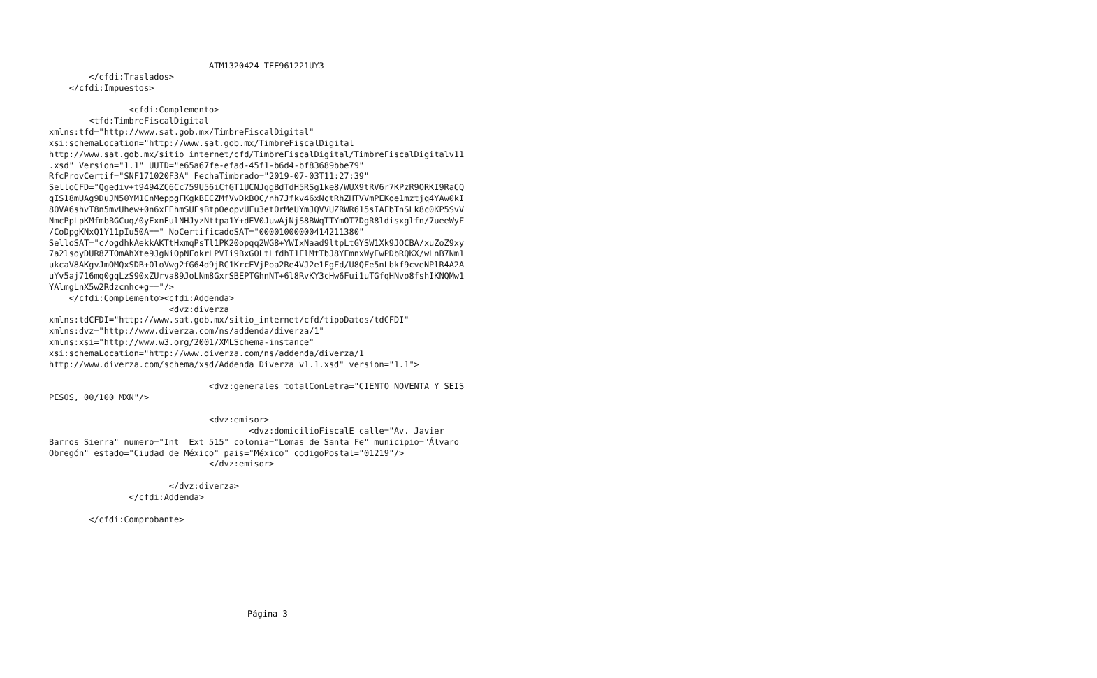ATM1320424 TEE961221UY3
        </cfdi:Traslados>
    </cfdi:Impuestos>

                <cfdi:Complemento>
        <tfd:TimbreFiscalDigital
xmlns:tfd="http://www.sat.gob.mx/TimbreFiscalDigital"
xsi:schemaLocation="http://www.sat.gob.mx/TimbreFiscalDigital
http://www.sat.gob.mx/sitio_internet/cfd/TimbreFiscalDigital/TimbreFiscalDigitalv11
.xsd" Version="1.1" UUID="e65a67fe-efad-45f1-b6d4-bf83689bbe79"
RfcProvCertif="SNF171020F3A" FechaTimbrado="2019-07-03T11:27:39"
SelloCFD="Qgediv+t9494ZC6Cc759U56iCfGT1UCNJqgBdTdH5RSg1ke8/WUX9tRV6r7KPzR9ORKI9RaCQ
qIS18mUAg9DuJN50YM1CnMeppgFKgkBECZMfVvDkBOC/nh7Jfkv46xNctRhZHTVVmPEKoe1mztjq4YAw0kI
8OVA6shvT8n5mvUhew+0n6xFEhmSUFsBtpOeopvUFu3etOrMeUYmJQVVUZRWR615sIAFbTnSLk8c0KP5SvV
NmcPpLpKMfmbBGCuq/0yExnEulNHJyzNttpa1Y+dEV0JuwAjNjS8BWqTTYmOT7DgR8ldisxglfn/7ueeWyF
/CoDpgKNxQ1Y11pIu50A==" NoCertificadoSAT="00001000000414211380"
SelloSAT="c/ogdhkAekkAKTtHxmqPsTl1PK20opqq2WG8+YWIxNaad9ltpLtGYSW1Xk9JOCBA/xuZoZ9xy
7a2lsoyDUR8ZTOmAhXte9JgNiOpNFokrLPVIi9BxGOLtLfdhT1FlMtTbJ8YFmnxWyEwPDbRQKX/wLnB7Nm1
ukcaV8AKgvJmOMQxSDB+OloVwg2fG64d9jRC1KrcEVjPoa2Re4VJ2e1FgFd/U8QFe5nLbkf9cveNPlR4A2A
uYv5aj716mq0gqLzS90xZUrva89JoLNm8GxrSBEPTGhnNT+6l8RvKY3cHw6Fui1uTGfqHNvo8fshIKNQMw1
YAlmgLnX5w2Rdzcnhc+g=="/>
    </cfdi:Complemento><cfdi:Addenda>
                        <dvz:diverza
xmlns:tdCFDI="http://www.sat.gob.mx/sitio_internet/cfd/tipoDatos/tdCFDI"
xmlns:dvz="http://www.diverza.com/ns/addenda/diverza/1"
xmlns:xsi="http://www.w3.org/2001/XMLSchema-instance"
xsi:schemaLocation="http://www.diverza.com/ns/addenda/diverza/1
http://www.diverza.com/schema/xsd/Addenda_Diverza_v1.1.xsd" version="1.1">

                                <dvz:generales totalConLetra="CIENTO NOVENTA Y SEIS
PESOS, 00/100 MXN"/>

                                <dvz:emisor>
                                        <dvz:domicilioFiscalE calle="Av. Javier
Barros Sierra" numero="Int  Ext 515" colonia="Lomas de Santa Fe" municipio="Álvaro
Obregón" estado="Ciudad de México" pais="México" codigoPostal="01219"/>
                                </dvz:emisor>

                        </dvz:diverza>
                </cfdi:Addenda>

        </cfdi:Comprobante>
Página 3